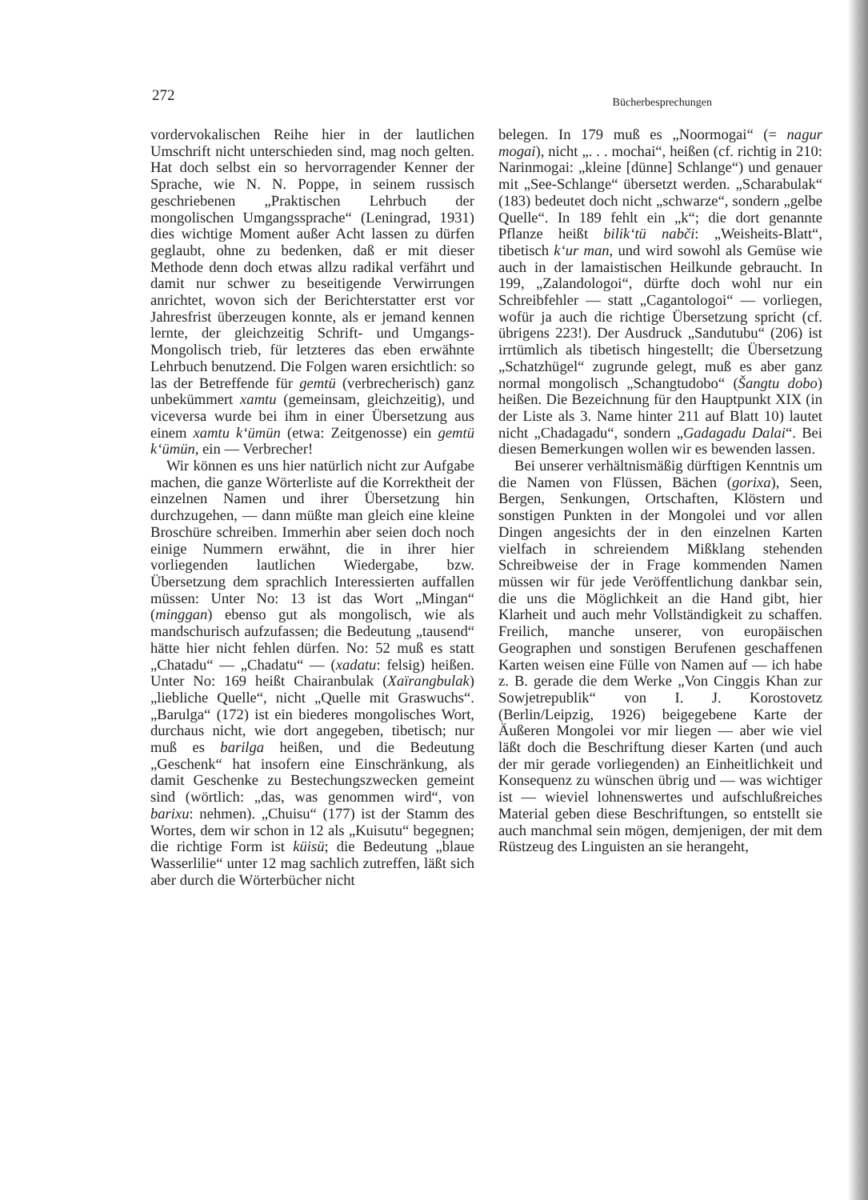272 Bücherbesprechungen
vordervokalischen Reihe hier in der lautlichen Umschrift nicht unterschieden sind, mag noch gelten. Hat doch selbst ein so hervorragender Kenner der Sprache, wie N. N. Poppe, in seinem russisch geschriebenen „Praktischen Lehrbuch der mongolischen Umgangssprache“ (Leningrad, 1931) dies wichtige Moment außer Acht lassen zu dürfen geglaubt, ohne zu bedenken, daß er mit dieser Methode denn doch etwas allzu radikal verfährt und damit nur schwer zu beseitigende Verwirrungen anrichtet, wovon sich der Berichterstatter erst vor Jahresfrist überzeugen konnte, als er jemand kennen lernte, der gleichzeitig Schrift- und Umgangs-Mongolisch trieb, für letzteres das eben erwähnte Lehrbuch benutzend. Die Folgen waren ersichtlich: so las der Betreffende für gemtü (verbrecherisch) ganz unbekümmert xamtu (gemeinsam, gleichzeitig), und viceversa wurde bei ihm in einer Übersetzung aus einem xamtu k‘ümün (etwa: Zeitgenosse) ein gemtü k‘ümün, ein — Verbrecher!
Wir können es uns hier natürlich nicht zur Aufgabe machen, die ganze Wörterliste auf die Korrektheit der einzelnen Namen und ihrer Übersetzung hin durchzugehen, — dann müßte man gleich eine kleine Broschüre schreiben. Immerhin aber seien doch noch einige Nummern erwähnt, die in ihrer hier vorliegenden lautlichen Wiedergabe, bzw. Übersetzung dem sprachlich Interessierten auffallen müssen: Unter No: 13 ist das Wort „Mingan“ (minggan) ebenso gut als mongolisch, wie als mandschurisch aufzufassen; die Bedeutung „tausend“ hätte hier nicht fehlen dürfen. No: 52 muß es statt „Chatadu“ — „Chadatu“ — (xadatu: felsig) heißen. Unter No: 169 heißt Chairanbulak (Xaïrangbulak) „liebliche Quelle“, nicht „Quelle mit Graswuchs“. „Barulga“ (172) ist ein biederes mongolisches Wort, durchaus nicht, wie dort angegeben, tibetisch; nur muß es barilga heißen, und die Bedeutung „Geschenk“ hat insofern eine Einschränkung, als damit Geschenke zu Bestechungszwecken gemeint sind (wörtlich: „das, was genommen wird“, von barixu: nehmen). „Chuisu“ (177) ist der Stamm des Wortes, dem wir schon in 12 als „Kuisutu“ begegnen; die richtige Form ist küisü; die Bedeutung „blaue Wasserlilie“ unter 12 mag sachlich zutreffen, läßt sich aber durch die Wörterbücher nicht
belegen. In 179 muß es „Noormogai“ (= nagur mogai), nicht „. . . mochai“, heißen (cf. richtig in 210: Narinmogai: „kleine [dünne] Schlange“) und genauer mit „See-Schlange“ übersetzt werden. „Scharabulak“ (183) bedeutet doch nicht „schwarze“, sondern „gelbe Quelle“. In 189 fehlt ein „k“; die dort genannte Pflanze heißt bilik‘tü nabči: „Weisheits-Blatt“, tibetisch k‘ur man, und wird sowohl als Gemüse wie auch in der lamaistischen Heilkunde gebraucht. In 199, „Zalandologoi“, dürfte doch wohl nur ein Schreibfehler — statt „Cagantologoi“ — vorliegen, wofür ja auch die richtige Übersetzung spricht (cf. übrigens 223!). Der Ausdruck „Sandutubu“ (206) ist irrtümlich als tibetisch hingestellt; die Übersetzung „Schatzhügel“ zugrunde gelegt, muß es aber ganz normal mongolisch „Schangtudobo“ (Šangtu dobo) heißen. Die Bezeichnung für den Hauptpunkt XIX (in der Liste als 3. Name hinter 211 auf Blatt 10) lautet nicht „Chadagadu“, sondern „Gadagadu Dalai“. Bei diesen Bemerkungen wollen wir es bewenden lassen.
Bei unserer verhältnismäßig dürftigen Kenntnis um die Namen von Flüssen, Bächen (gorixa), Seen, Bergen, Senkungen, Ortschaften, Klöstern und sonstigen Punkten in der Mongolei und vor allen Dingen angesichts der in den einzelnen Karten vielfach in schreiendem Mißklang stehenden Schreibweise der in Frage kommenden Namen müssen wir für jede Veröffentlichung dankbar sein, die uns die Möglichkeit an die Hand gibt, hier Klarheit und auch mehr Vollständigkeit zu schaffen. Freilich, manche unserer, von europäischen Geographen und sonstigen Berufenen geschaffenen Karten weisen eine Fülle von Namen auf — ich habe z. B. gerade die dem Werke „Von Cinggis Khan zur Sowjetrepublik“ von I. J. Korostovetz (Berlin/Leipzig, 1926) beigegebene Karte der Äußeren Mongolei vor mir liegen — aber wie viel läßt doch die Beschriftung dieser Karten (und auch der mir gerade vorliegenden) an Einheitlichkeit und Konsequenz zu wünschen übrig und — was wichtiger ist — wieviel lohnenswertes und aufschlußreiches Material geben diese Beschriftungen, so entstellt sie auch manchmal sein mögen, demjenigen, der mit dem Rüstzeug des Linguisten an sie herangeht,